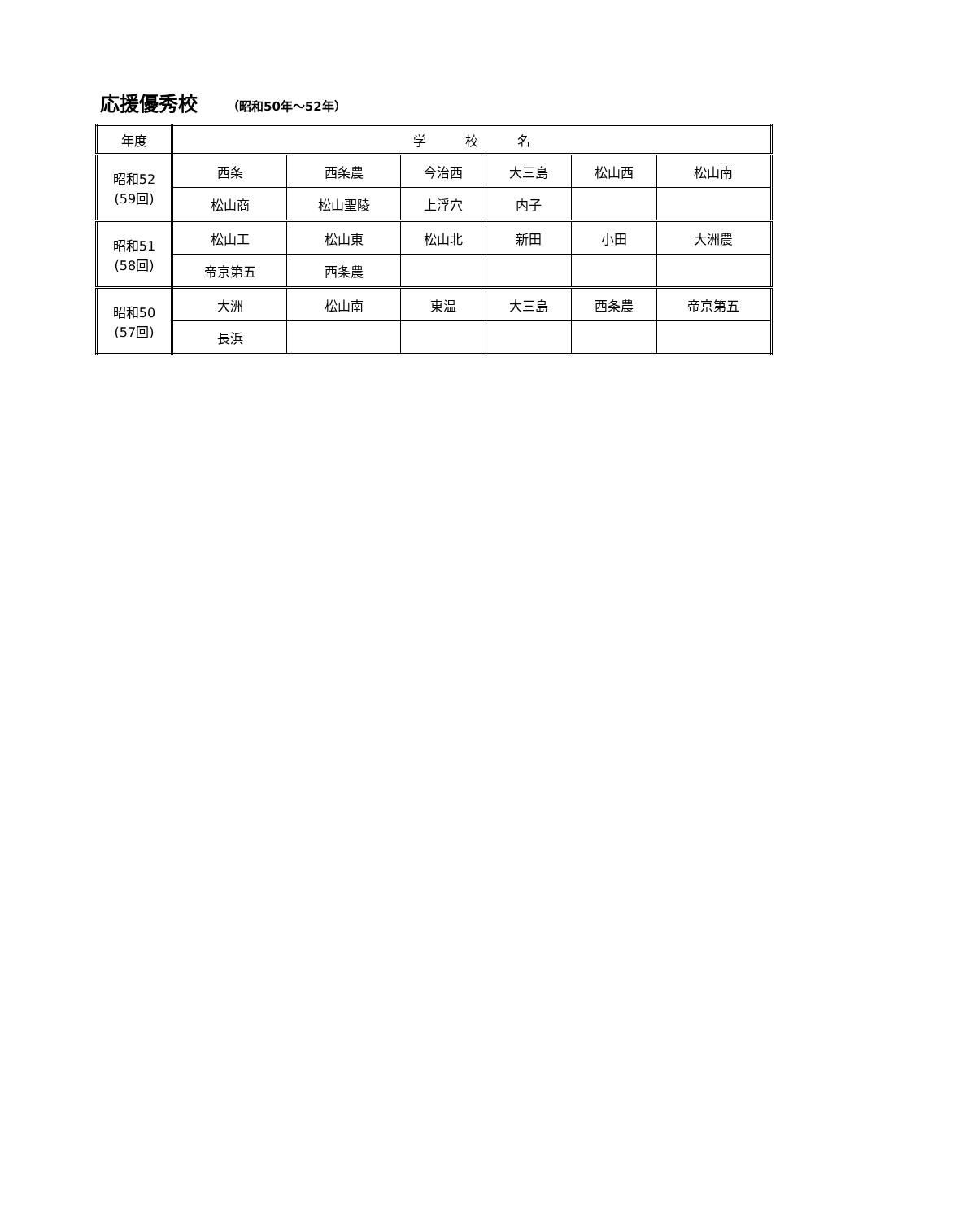応援優秀校 （昭和50年～52年）
| 年度 | 学 校 名 | | | | | |
| --- | --- | --- | --- | --- | --- | --- |
| 昭和52 (59回) | 西条 | 西条農 | 今治西 | 大三島 | 松山西 | 松山南 |
| | 松山商 | 松山聖陵 | 上浮穴 | 内子 | | |
| 昭和51 (58回) | 松山工 | 松山東 | 松山北 | 新田 | 小田 | 大洲農 |
| | 帝京第五 | 西条農 | | | | |
| 昭和50 (57回) | 大洲 | 松山南 | 東温 | 大三島 | 西条農 | 帝京第五 |
| | 長浜 | | | | | |